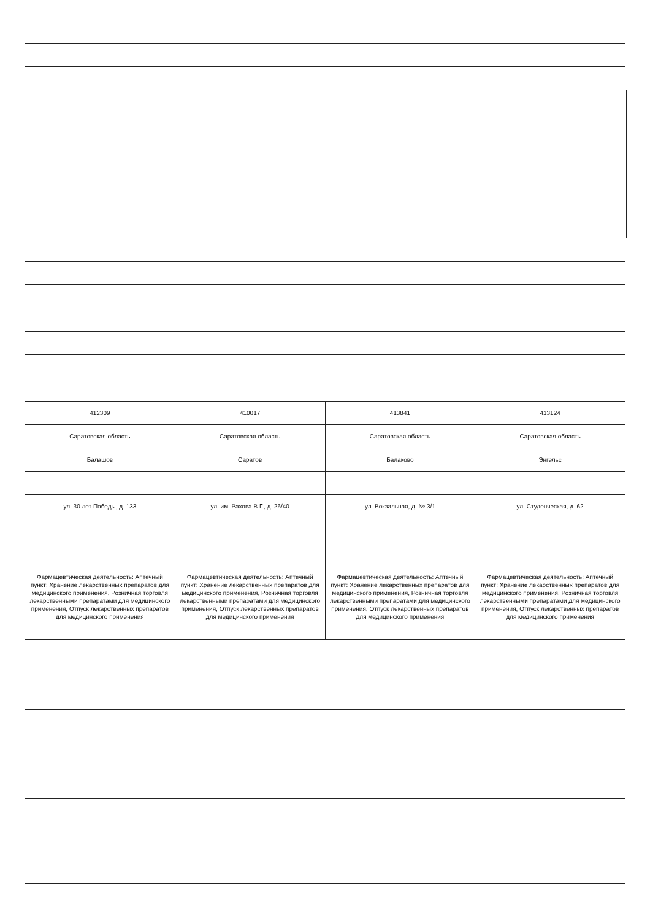| 412309 | 410017 | 413841 | 413124 |
| Саратовская область | Саратовская область | Саратовская область | Саратовская область |
| Балашов | Саратов | Балаково | Энгельс |
| ул. 30 лет Победы, д. 133 | ул. им. Рахова В.Г., д. 26/40 | ул. Вокзальная, д. № 3/1 | ул. Студенческая, д. 62 |
| Фармацевтическая деятельность: Аптечный пункт: Хранение лекарственных препаратов для медицинского применения, Розничная торговля лекарственными препаратами для медицинского применения, Отпуск лекарственных препаратов для медицинского применения | Фармацевтическая деятельность: Аптечный пункт: Хранение лекарственных препаратов для медицинского применения, Розничная торговля лекарственными препаратами для медицинского применения, Отпуск лекарственных препаратов для медицинского применения | Фармацевтическая деятельность: Аптечный пункт: Хранение лекарственных препаратов для медицинского применения, Розничная торговля лекарственными препаратами для медицинского применения, Отпуск лекарственных препаратов для медицинского применения | Фармацевтическая деятельность: Аптечный пункт: Хранение лекарственных препаратов для медицинского применения, Розничная торговля лекарственными препаратами для медицинского применения, Отпуск лекарственных препаратов для медицинского применения |